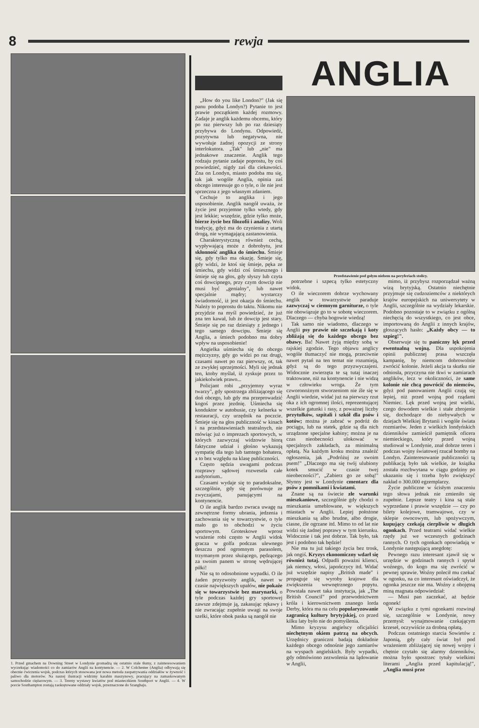8 rewja
1. Przed gmachem na Downing Street w Londynie gromadzą się ostatnio stale tłumy, z zainteresowaniem wyczekując wiadomości co do zamiarów Anglii na kontynencie. — 2. W Colchestee (Anglia) odbywają się obecnie ćwiczenia wojsk, podczas których stosowana jest nowa metoda zaopatrywania oddziałów w żywność i paliwo dla motorów. Na naszej ilustracji widzimy karabin maszynowy, pracujący na zamaskowanym samochodzie ciężarowym. — 3. Tereny wystawy kwiatów pod miasteczkiem Southport w Anglii. — 4. W porcie Southampton zostają zaokrętowane oddziały wojsk, przeznaczone do Szanghaju.
„How do you like London?" (Jak się panu podoba Londyn?) Pytanie to jest prawie początkiem każdej rozmowy. Zadaje je anglik każdemu obcemu, który po raz pierwszy lub po raz dziesiąty przybywa do Londynu. Odpowiedź, pozytywna lub negatywna, nie wywołuje żadnej opozycji ze strony interlokutora. „Tak" lub „nie" ma jednakowe znaczenie. Anglik tego rodzaju pytanie zadaje poprostu, by coś powiedzieć, nigdy zaś dla ciekawości. Zna on Londyn, miasto podoba mu się, tak jak wogóle Anglia, opinia zaś obcego interesuje go o tyle, o ile nie jest sprzeczna z jego własnym zdaniem.
Cechuje to anglika i jego usposobienie. Anglik naogół uważa, że życie jest przyjemne tylko wtedy, gdy jest lekkie; wszędzie, gdzie tylko może, bierze życie bez filozofii i analizy. Woli tradycję, gdyż ma do czynienia z utartą drogą, nie wymagającą zastanowienia.
Charakterystyczną również cechą, wypływającą może z dobrobytu, jest skłonność anglika do śmiechu. Śmieje się, gdy tylko ma okazję. Śmieje się, gdy widzi, że ktoś się śmieje, pęka ze śmiechu, gdy widzi coś śmiesznego i śmieje się na głos, gdy słyszy lub czyta coś dowcipnego, przy czym dowcip nie musi być „genialny", lub nawet specjalnie mądry; wystarczy świadomość, iż jest okazja do śmiechu. Należy to poprostu do taktu. Nikomu nie przyjdzie na myśl powiedzieć, że już zna ten kawał, lub że dowcip jest stary. Śmieje się po raz dziesiąty z jednego i tego samego dowcipu. Śmieje się Anglia, a śmiech podobno ma dobry wpływ na usposobienie!
Angielka uśmiecha się do obcego mężczyzny, gdy go widzi po raz drugi, czasami nawet po raz pierwszy, ot, tak ze zwykłej uprzejmości. Myli się jednak ten, ktoby myślał, iż zyskuje przez to jakiekolwiek prawo...
Policjant robi „przyjemny wyraz twarzy", gdy spostrzega zbliżającego się doń obcego, lub gdy ma przeprowadzić kogoś przez jezdnię. Uśmiecha się konduktor w autobusie, czy kelnerka w restauracji, czy urzędnik na poczcie. Śmieje się na głos publiczność w kinach i na przedstawieniach teatralnych, nie mówiąc już o imprezach sportowych, w których zazwyczaj widzowie biorą faktyczne udział i głośno wykazują sympatię dla tego lub tamtego bohatera, a to bez względu na klasę publiczności.
Często sędzia uwagami podczas rozprawy sądowej rozweselа całe audytorium..
Czasami wydaje się to paradoksalne, szczególnie, gdy się porównuje ze zwyczajami, panującymi na kontynencie.
O ile anglik bardzo zwraca uwagę na zewnętrzne formy ubrania, jedzenia i zachowania się w towarzystwie, o tyle mało go to obchodzi w życiu sportowym. Groteskowe wprost wrażenie robi często w Anglii widok gracza w golfa podczas ulewnego deszczu pod ogromnym parasolem, trzymanym przez służącego, pędzącego za swoim panem w stronę wędrującej piłki!
Nie są to odosobnione wypadki. O ile żaden przyzwoity anglik, nawet w czasie największych upałów, nie pokaże się w towarzystwie bez marynarki, o tyle podczas każdej gry sportowej zawsze zdejmuje ją, zakasując rękawy i nie zwracając zupełnie uwagi na swoje szelki, które obok paska są naogół nie
ANGLIA
Przedstawienie pod gołym niebem na peryferiach stolicy.
potrzebne i szpecą tylko estetyczny widok.
O ile wieczorem dobrze wychowany anglik w towarzystwie paraduje zazwyczaj w ciemnym garniturze, o tyle nie obowiązuje go to w sobotę wieczorem. Dlaczego — chyba bogowie wiedzą!
Tak samo nie wiadomo, dlaczego w Anglii psy prawie nie szczekają i koty zbliżają się do każdego obcego bez obawy. Ba! Nawet żyją między sobą w rajskiej zgodzie. Tego objawu anglicy wogóle tłumaczyć nie mogą, przeciwnie nawet pytań na ten temat nie rozumieją, gdyż są do tego przyzwyczajeni. Widocznie zwierzęta te są tutaj inaczej traktowane, niż na kontynencie i nie widzą w człowieku wroga. Że tym czworonożnym stworzeniom nie źle się w Anglii wiedzie, widać już na pierwszy rzut oka z ich ogromnej ilości, reprezentującej wszelkie gatunki i rasy, z poważnej liczby przytułków, szpitali i szkół dla psów i kotów; można je zabrać w podróż do pociągu, lub na statek, gdzie są dla nich urządzone specjalne kabiny; można je na czas nieobecności ulokować w specjalnych zakładach, za minimalną opłatą. Na każdym kroku można znaleźć ogłoszenia, jak „Podróżuj ze swoim psem!" „Dlaczego ma się twój ulubiony kotek smucić w czasie twej nieobecności?", „Zabierz go ze sobą!" Słynny jest w Londynie cmentarz dla psów z pomnikami i kwiatami.
Znane są na świecie złe warunki mieszkaniowe, szczególnie gdy chodzi o mieszkania umeblowane, w większych miastach w Anglii. Lepiej położone mieszkania są albo brudne, albo drogie, ciasne, źle ogrzane itd. Mimo to od lat nie widzi się żadnej poprawy w tym kierunku. Widocznie i tak jest dobrze. Tak było, tak jest i podobno tak będzie!
Nie ma tu już takiego życia bez trosk, jak ongiś. Kryzys ekonomiczny wdarł się również tutaj. Odpadli poważni klienci, jak niemcy, włosi, japończycy itd. Widać już wszędzie napisy „British made" i propaguje się wyroby krajowe dla zwiększenia wewnętrznego popytu. Powstała nawet taka instytucja, jak „The British Council" pod przewodnictwem króla i kierownictwem znanego lorda Derby, która ma na celu popularyzowanie zagranicą kultury brytyjskiej, co przed kilku laty było nie do pomyślenia.
Mimo kryzysu angielscy oficjaliści niechętnym okiem patrzą na obcych. Urzędnicy graniczni badają dokładnie każdego obcego odnośnie jego zamiarów na wyspach angielskich. Były wypadki, gdy odmówiono zezwolenia na lądowanie w Anglii,
mimo, iż przybysz rozporządzał ważną wizą brytyjską. Ostatnio niechętnie przyjmuje się cudzoziemców z niektórych krajów europejskich na uniwersytety w Anglii, szczególnie na wydziały lekarskie. Podobno pozostaje to w związku z ogólną niechęcią do wszystkiego, co jest obce, importowaną do Anglii z innych krajów, głoszących hasło: „Każdy obcy — to szpieg!".
Obserwuje się tu paniczny lęk przed ewentualną wojną. Dla uspokojenia opinii publicznej prasa wszczęła kampanię, by niemcom dobrowolnie zwrócić kolonie. Jeżeli akcja ta skutku nie odniosła, przyczyna nie tkwi w zamiarach anglików, lecz w okoliczności, że same kolonie nie chcą powrócić do niemców, gdyż pod panowaniem Anglii czują się lepiej, niż przed wojną pod rządami Niemiec. Lęk przed wojną jest wielki, czego dowodem wielkie i stałe zbrojenie się, dochodzące do niebywałych w dziejach Wielkiej Brytanii i wogóle świata rozmiarów. Jeden z wielkich londyńskich dzienników zamieścił pamiętnik oficera niemieckiego, który przed wojną studiował w Londynie, znał dobrze teren i podczas wojny światowej rzucał bomby na Londyn. Zainteresowanie publiczności tą publikacją było tak wielkie, że książka została rozchwytana w ciągu godziny po ukazaniu się i trzeba było zwiększyć nakład o 300.000 egzemplarzy.
Życie publiczne w ścisłym znaczeniu tego słowa jednak nie zmieniło się zupełnie. Lepsze teatry i kina są stale wyprzedane i prawie wszędzie — czy po bilety kolejowe, tramwajowe, czy w sklepie owocowym, lub spożywczym, kupujący czekają cierpliwie w długich ogonkach. Przed teatrami widać wielkie rzędy już we wczesnych godzinach rannych. O tych ogonkach opowiadają w Londynie następującą anegdotę:
Pewnego razu interesant zjawił się w urzędzie w godzinach rannych i spytał woźnego, do kogo ma się zwrócić w pewnej sprawie. Woźny polecił mu czekać w ogonku, na co interesant oświadczył, że ogonka jeszcze nie ma. Woźny z obojętną miną magnata odpowiedział:
— Musi pan zaczekać, aż będzie ogonek!
W związku z tymi ogonkami rozwinął się, szczególnie w Londynie, nowy przemysł: wynajmowanie czekającym krzeseł, oczywiście za drobną opłatą.
Podczas ostatniego starcia Sowietów z Japonią, gdy cały świat był pod wrażeniem zbliżającej się nowej wojny i chętnie czytało się alarmy dzienników, można było spostrzec tytuły wielkimi literami „Anglia przed kapitulacją!", „Anglia musi prze